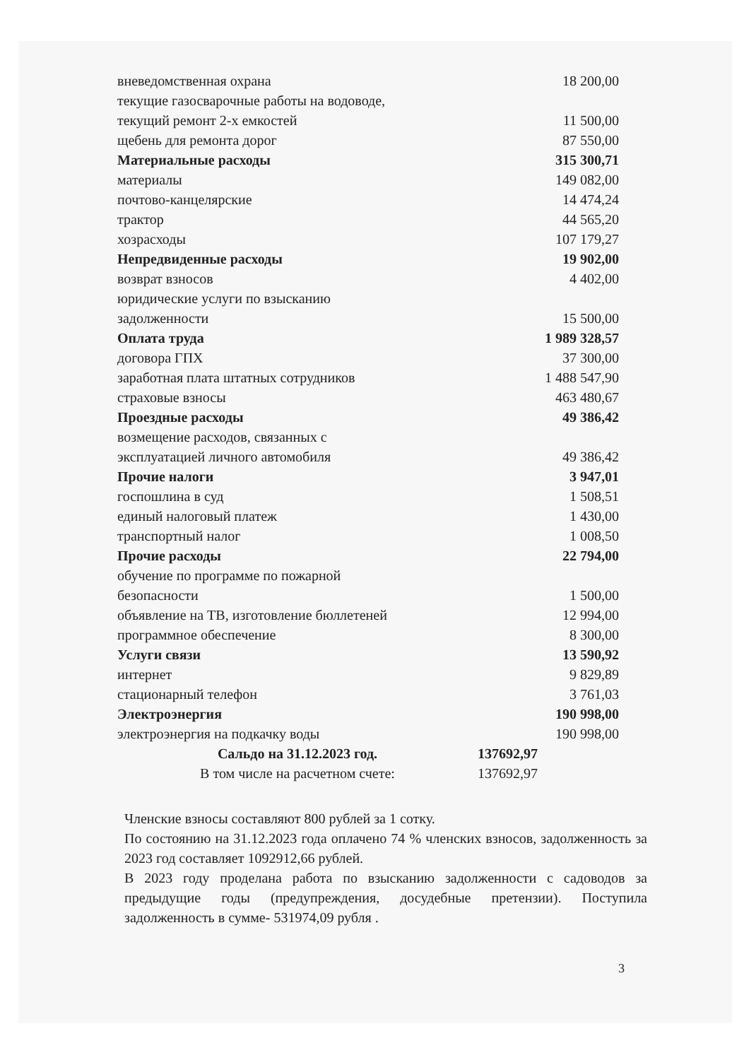| вневедомственная охрана | 18 200,00 |
| текущие газосварочные работы на водоводе, | |
| текущий ремонт 2-х емкостей | 11 500,00 |
| щебень для ремонта дорог | 87 550,00 |
| Материальные расходы | 315 300,71 |
| материалы | 149 082,00 |
| почтово-канцелярские | 14 474,24 |
| трактор | 44 565,20 |
| хозрасходы | 107 179,27 |
| Непредвиденные расходы | 19 902,00 |
| возврат взносов | 4 402,00 |
| юридические услуги по взысканию | |
| задолженности | 15 500,00 |
| Оплата труда | 1 989 328,57 |
| договора ГПХ | 37 300,00 |
| заработная плата штатных сотрудников | 1 488 547,90 |
| страховые взносы | 463 480,67 |
| Проездные расходы | 49 386,42 |
| возмещение расходов, связанных с | |
| эксплуатацией личного автомобиля | 49 386,42 |
| Прочие налоги | 3 947,01 |
| госпошлина в суд | 1 508,51 |
| единый налоговый платеж | 1 430,00 |
| транспортный налог | 1 008,50 |
| Прочие расходы | 22 794,00 |
| обучение по программе по пожарной | |
| безопасности | 1 500,00 |
| объявление на ТВ, изготовление бюллетеней | 12 994,00 |
| программное обеспечение | 8 300,00 |
| Услуги связи | 13 590,92 |
| интернет | 9 829,89 |
| стационарный телефон | 3 761,03 |
| Электроэнергия | 190 998,00 |
| электроэнергия на подкачку воды | 190 998,00 |
| Сальдо на 31.12.2023 год. | 137692,97 |
| В том числе на расчетном счете: | 137692,97 |
Членские взносы составляют 800 рублей за 1 сотку.
По состоянию на 31.12.2023 года оплачено 74 % членских взносов, задолженность за 2023 год составляет 1092912,66 рублей.
В 2023 году проделана работа по взысканию задолженности с садоводов за предыдущие годы (предупреждения, досудебные претензии). Поступила задолженность в сумме- 531974,09 рубля .
3